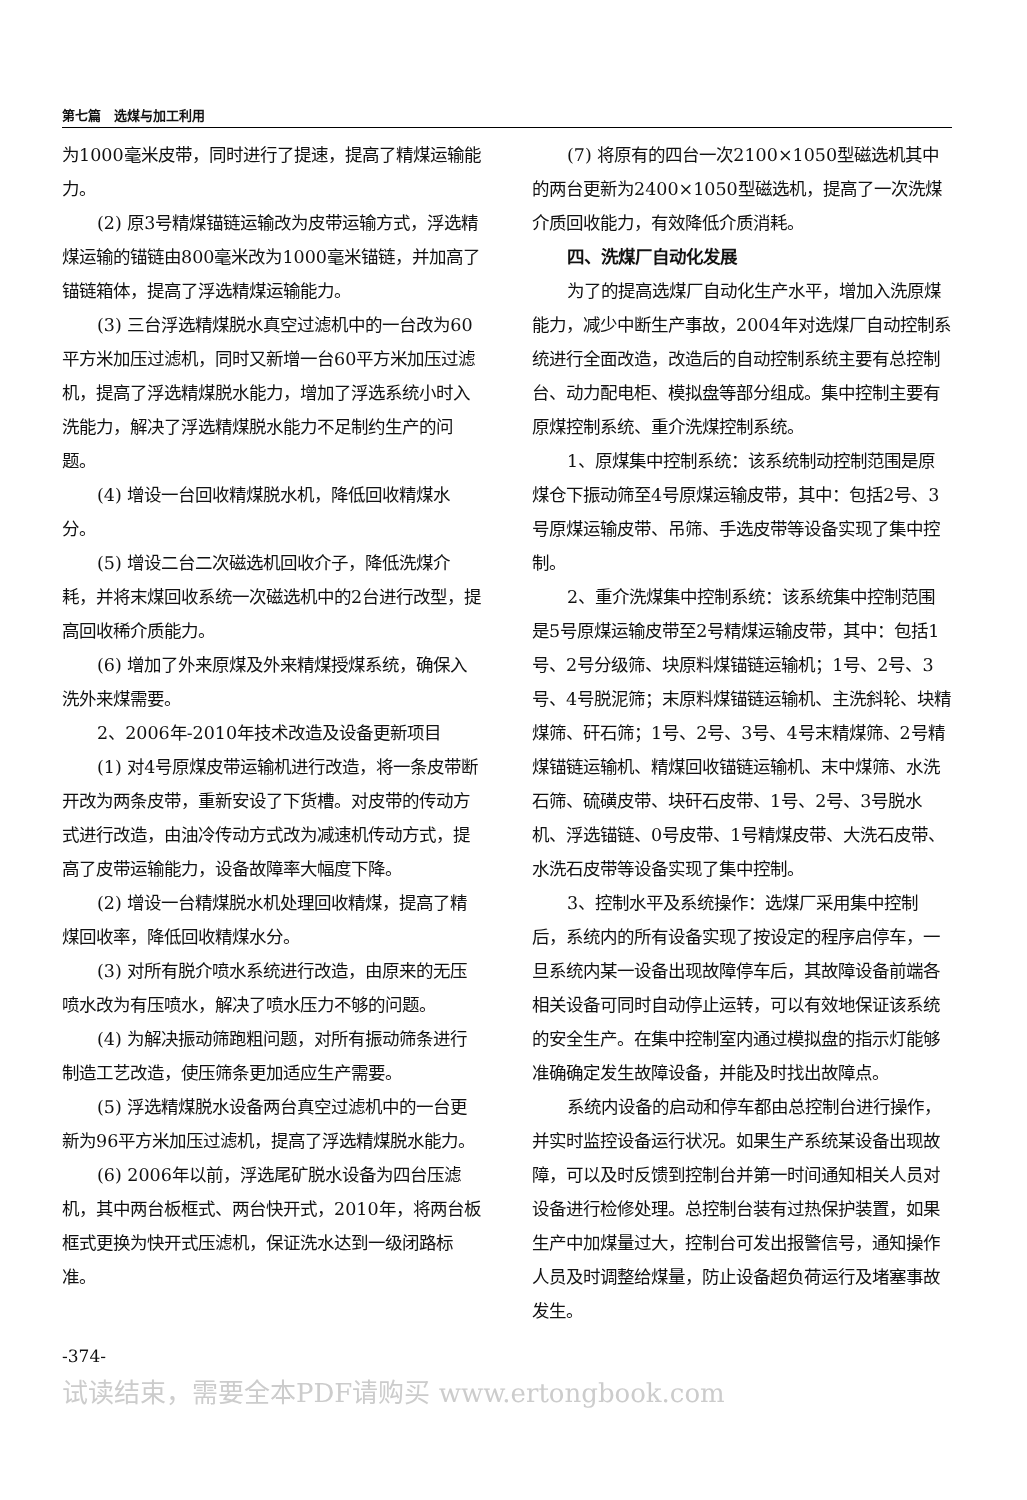第七篇　选煤与加工利用
为1000毫米皮带，同时进行了提速，提高了精煤运输能力。
(2) 原3号精煤锚链运输改为皮带运输方式，浮选精煤运输的锚链由800毫米改为1000毫米锚链，并加高了锚链箱体，提高了浮选精煤运输能力。
(3) 三台浮选精煤脱水真空过滤机中的一台改为60平方米加压过滤机，同时又新增一台60平方米加压过滤机，提高了浮选精煤脱水能力，增加了浮选系统小时入洗能力，解决了浮选精煤脱水能力不足制约生产的问题。
(4) 增设一台回收精煤脱水机，降低回收精煤水分。
(5) 增设二台二次磁选机回收介子，降低洗煤介耗，并将末煤回收系统一次磁选机中的2台进行改型，提高回收稀介质能力。
(6) 增加了外来原煤及外来精煤授煤系统，确保入洗外来煤需要。
2、2006年-2010年技术改造及设备更新项目
(1) 对4号原煤皮带运输机进行改造，将一条皮带断开改为两条皮带，重新安设了下货槽。对皮带的传动方式进行改造，由油冷传动方式改为减速机传动方式，提高了皮带运输能力，设备故障率大幅度下降。
(2) 增设一台精煤脱水机处理回收精煤，提高了精煤回收率，降低回收精煤水分。
(3) 对所有脱介喷水系统进行改造，由原来的无压喷水改为有压喷水，解决了喷水压力不够的问题。
(4) 为解决振动筛跑粗问题，对所有振动筛条进行制造工艺改造，使压筛条更加适应生产需要。
(5) 浮选精煤脱水设备两台真空过滤机中的一台更新为96平方米加压过滤机，提高了浮选精煤脱水能力。
(6) 2006年以前，浮选尾矿脱水设备为四台压滤机，其中两台板框式、两台快开式，2010年，将两台板框式更换为快开式压滤机，保证洗水达到一级闭路标准。
(7) 将原有的四台一次2100×1050型磁选机其中的两台更新为2400×1050型磁选机，提高了一次洗煤介质回收能力，有效降低介质消耗。
四、洗煤厂自动化发展
为了的提高选煤厂自动化生产水平，增加入洗原煤能力，减少中断生产事故，2004年对选煤厂自动控制系统进行全面改造，改造后的自动控制系统主要有总控制台、动力配电柜、模拟盘等部分组成。集中控制主要有原煤控制系统、重介洗煤控制系统。
1、原煤集中控制系统：该系统制动控制范围是原煤仓下振动筛至4号原煤运输皮带，其中：包括2号、3号原煤运输皮带、吊筛、手选皮带等设备实现了集中控制。
2、重介洗煤集中控制系统：该系统集中控制范围是5号原煤运输皮带至2号精煤运输皮带，其中：包括1号、2号分级筛、块原料煤锚链运输机；1号、2号、3号、4号脱泥筛；末原料煤锚链运输机、主洗斜轮、块精煤筛、矸石筛；1号、2号、3号、4号末精煤筛、2号精煤锚链运输机、精煤回收锚链运输机、末中煤筛、水洗石筛、硫磺皮带、块矸石皮带、1号、2号、3号脱水机、浮选锚链、0号皮带、1号精煤皮带、大洗石皮带、水洗石皮带等设备实现了集中控制。
3、控制水平及系统操作：选煤厂采用集中控制后，系统内的所有设备实现了按设定的程序启停车，一旦系统内某一设备出现故障停车后，其故障设备前端各相关设备可同时自动停止运转，可以有效地保证该系统的安全生产。在集中控制室内通过模拟盘的指示灯能够准确确定发生故障设备，并能及时找出故障点。
系统内设备的启动和停车都由总控制台进行操作，并实时监控设备运行状况。如果生产系统某设备出现故障，可以及时反馈到控制台并第一时间通知相关人员对设备进行检修处理。总控制台装有过热保护装置，如果生产中加煤量过大，控制台可发出报警信号，通知操作人员及时调整给煤量，防止设备超负荷运行及堵塞事故发生。
-374-
试读结束，需要全本PDF请购买 www.ertongbook.com